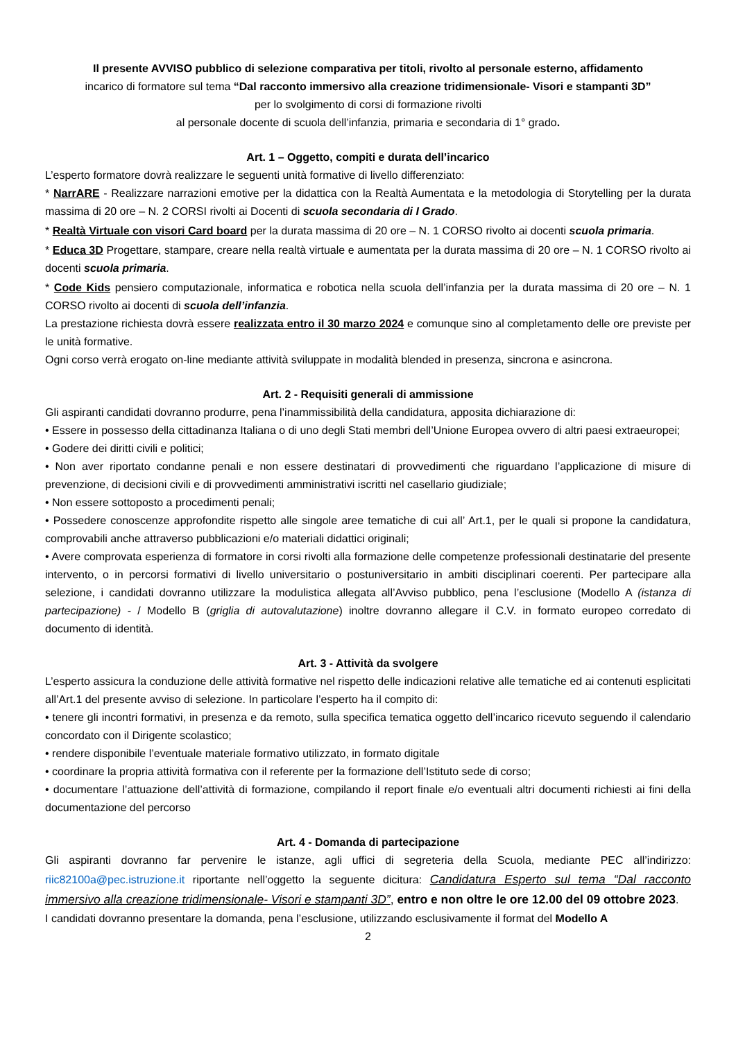Il presente AVVISO pubblico di selezione comparativa per titoli, rivolto al personale esterno, affidamento
incarico di formatore sul tema “Dal racconto immersivo alla creazione tridimensionale- Visori e stampanti 3D”
per lo svolgimento di corsi di formazione rivolti
al personale docente di scuola dell’infanzia, primaria e secondaria di 1° grado.
Art. 1 – Oggetto, compiti e durata dell’incarico
L’esperto formatore dovrà realizzare le seguenti unità formative di livello differenziato:
* NarrARE - Realizzare narrazioni emotive per la didattica con la Realtà Aumentata e la metodologia di Storytelling per la durata massima di 20 ore – N. 2 CORSI rivolti ai Docenti di scuola secondaria di I Grado.
* Realtà Virtuale con visori Card board per la durata massima di 20 ore – N. 1 CORSO rivolto ai docenti scuola primaria.
* Educa 3D Progettare, stampare, creare nella realtà virtuale e aumentata per la durata massima di 20 ore – N. 1 CORSO rivolto ai docenti scuola primaria.
* Code Kids pensiero computazionale, informatica e robotica nella scuola dell’infanzia per la durata massima di 20 ore – N. 1 CORSO rivolto ai docenti di scuola dell’infanzia.
La prestazione richiesta dovrà essere realizzata entro il 30 marzo 2024 e comunque sino al completamento delle ore previste per le unità formative.
Ogni corso verrà erogato on-line mediante attività sviluppate in modalità blended in presenza, sincrona e asincrona.
Art. 2 - Requisiti generali di ammissione
Gli aspiranti candidati dovranno produrre, pena l’inammissibilità della candidatura, apposita dichiarazione di:
• Essere in possesso della cittadinanza Italiana o di uno degli Stati membri dell’Unione Europea ovvero di altri paesi extraeuropei;
• Godere dei diritti civili e politici;
• Non aver riportato condanne penali e non essere destinatari di provvedimenti che riguardano l’applicazione di misure di prevenzione, di decisioni civili e di provvedimenti amministrativi iscritti nel casellario giudiziale;
• Non essere sottoposto a procedimenti penali;
• Possedere conoscenze approfondite rispetto alle singole aree tematiche di cui all’ Art.1, per le quali si propone la candidatura, comprovabili anche attraverso pubblicazioni e/o materiali didattici originali;
• Avere comprovata esperienza di formatore in corsi rivolti alla formazione delle competenze professionali destinatarie del presente intervento, o in percorsi formativi di livello universitario o postuniversitario in ambiti disciplinari coerenti. Per partecipare alla selezione, i candidati dovranno utilizzare la modulistica allegata all’Avviso pubblico, pena l’esclusione (Modello A (istanza di partecipazione) - / Modello B (griglia di autovalutazione) inoltre dovranno allegare il C.V. in formato europeo corredato di documento di identità.
Art. 3 - Attività da svolgere
L’esperto assicura la conduzione delle attività formative nel rispetto delle indicazioni relative alle tematiche ed ai contenuti esplicitati all’Art.1 del presente avviso di selezione. In particolare l’esperto ha il compito di:
• tenere gli incontri formativi, in presenza e da remoto, sulla specifica tematica oggetto dell’incarico ricevuto seguendo il calendario concordato con il Dirigente scolastico;
• rendere disponibile l’eventuale materiale formativo utilizzato, in formato digitale
• coordinare la propria attività formativa con il referente per la formazione dell’Istituto sede di corso;
• documentare l’attuazione dell’attività di formazione, compilando il report finale e/o eventuali altri documenti richiesti ai fini della documentazione del percorso
Art. 4 - Domanda di partecipazione
Gli aspiranti dovranno far pervenire le istanze, agli uffici di segreteria della Scuola, mediante PEC all’indirizzo: riic82100a@pec.istruzione.it riportante nell’oggetto la seguente dicitura: Candidatura Esperto sul tema “Dal racconto immersivo alla creazione tridimensionale- Visori e stampanti 3D”, entro e non oltre le ore 12.00 del 09 ottobre 2023.
I candidati dovranno presentare la domanda, pena l’esclusione, utilizzando esclusivamente il format del Modello A
2